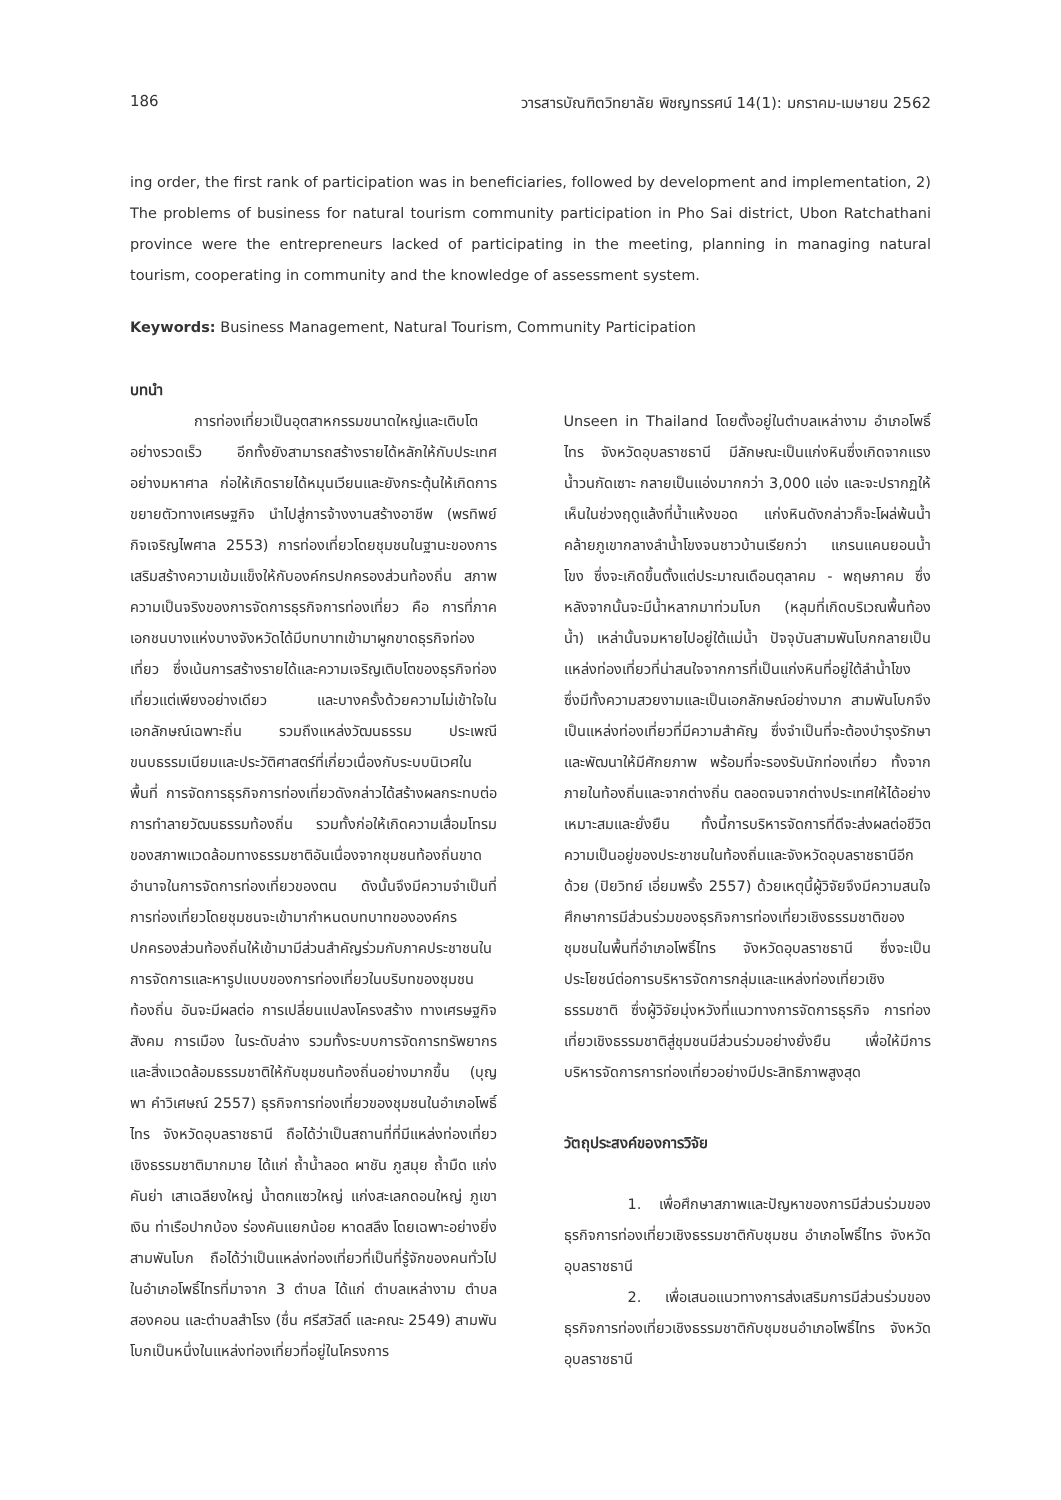186 วารสารบัณฑิตวิทยาลัย พิชญทรรศน์ 14(1): มกราคม-เมษายน 2562
ing order, the first rank of participation was in beneficiaries, followed by development and implementation, 2) The problems of business for natural tourism community participation in Pho Sai district, Ubon Ratchathani province were the entrepreneurs lacked of participating in the meeting, planning in managing natural tourism, cooperating in community and the knowledge of assessment system.
Keywords: Business Management, Natural Tourism, Community Participation
บทนำ
การท่องเที่ยวเป็นอุตสาหกรรมขนาดใหญ่และเติบโตอย่างรวดเร็ว อีกทั้งยังสามารถสร้างรายได้หลักให้กับประเทศอย่างมหาศาล ก่อให้เกิดรายได้หมุนเวียนและยังกระตุ้นให้เกิดการขยายตัวทางเศรษฐกิจ นำไปสู่การจ้างงานสร้างอาชีพ (พรทิพย์ กิจเจริญไพศาล 2553) การท่องเที่ยวโดยชุมชนในฐานะของการเสริมสร้างความเข้มแข็งให้กับองค์กรปกครองส่วนท้องถิ่น สภาพความเป็นจริงของการจัดการธุรกิจการท่องเที่ยว คือ การที่ภาคเอกชนบางแห่งบางจังหวัดได้มีบทบาทเข้ามาผูกขาดธุรกิจท่องเที่ยว ซึ่งเน้นการสร้างรายได้และความเจริญเติบโตของธุรกิจท่องเที่ยวแต่เพียงอย่างเดียว และบางครั้งด้วยความไม่เข้าใจในเอกลักษณ์เฉพาะถิ่น รวมถึงแหล่งวัฒนธรรม ประเพณีขนบธรรมเนียมและประวัติศาสตร์ที่เกี่ยวเนื่องกับระบบนิเวศในพื้นที่ การจัดการธุรกิจการท่องเที่ยวดังกล่าวได้สร้างผลกระทบต่อการทำลายวัฒนธรรมท้องถิ่น รวมทั้งก่อให้เกิดความเสื่อมโทรมของสภาพแวดล้อมทางธรรมชาติอันเนื่องจากชุมชนท้องถิ่นขาดอำนาจในการจัดการท่องเที่ยวของตน ดังนั้นจึงมีความจำเป็นที่การท่องเที่ยวโดยชุมชนจะเข้ามากำหนดบทบาทขององค์กรปกครองส่วนท้องถิ่นให้เข้ามามีส่วนสำคัญร่วมกับภาคประชาชนในการจัดการและหารูปแบบของการท่องเที่ยวในบริบทของชุมชนท้องถิ่น อันจะมีผลต่อ การเปลี่ยนแปลงโครงสร้าง ทางเศรษฐกิจ สังคม การเมือง ในระดับล่าง รวมทั้งระบบการจัดการทรัพยากรและสิ่งแวดล้อมธรรมชาติให้กับชุมชนท้องถิ่นอย่างมากขึ้น (บุญพา คำวิเศษณ์ 2557) ธุรกิจการท่องเที่ยวของชุมชนในอำเภอโพธิ์ไทร จังหวัดอุบลราชธานี ถือได้ว่าเป็นสถานที่ที่มีแหล่งท่องเที่ยวเชิงธรรมชาติมากมาย ได้แก่ ถ้ำน้ำลอด ผาชัน ภูสมุย ถ้ำมืด แก่งคันย่า เสาเฉลียงใหญ่ น้ำตกแซวใหญ่ แก่งสะเลกดอนใหญ่ ภูเขาเงิน ท่าเรือปากบ้อง ร่องคันแยกน้อย หาดสลึง โดยเฉพาะอย่างยิ่ง สามพันโบก ถือได้ว่าเป็นแหล่งท่องเที่ยวที่เป็นที่รู้จักของคนทั่วไป ในอำเภอโพธิ์ไทรที่มาจาก 3 ตำบล ได้แก่ ตำบลเหล่างาม ตำบลสองคอน และตำบลสำโรง (ชื่น ศรีสวัสดิ์ และคณะ 2549) สามพันโบกเป็นหนึ่งในแหล่งท่องเที่ยวที่อยู่ในโครงการ
Unseen in Thailand โดยตั้งอยู่ในตำบลเหล่างาม อำเภอโพธิ์ไทร จังหวัดอุบลราชธานี มีลักษณะเป็นแก่งหินซึ่งเกิดจากแรงน้ำวนกัดเซาะ กลายเป็นแอ่งมากกว่า 3,000 แอ่ง และจะปรากฏให้เห็นในช่วงฤดูแล้งที่น้ำแห้งขอด แก่งหินดังกล่าวก็จะโผล่พ้นน้ำคล้ายภูเขากลางลำน้ำโขงจนชาวบ้านเรียกว่า แกรนแคนยอนน้ำโขง ซึ่งจะเกิดขึ้นตั้งแต่ประมาณเดือนตุลาคม - พฤษภาคม ซึ่งหลังจากนั้นจะมีน้ำหลากมาท่วมโบก (หลุมที่เกิดบริเวณพื้นท้องน้ำ) เหล่านั้นจมหายไปอยู่ใต้แม่น้ำ ปัจจุบันสามพันโบกกลายเป็นแหล่งท่องเที่ยวที่น่าสนใจจากการที่เป็นแก่งหินที่อยู่ใต้ลำน้ำโขง ซึ่งมีทั้งความสวยงามและเป็นเอกลักษณ์อย่างมาก สามพันโบกจึงเป็นแหล่งท่องเที่ยวที่มีความสำคัญ ซึ่งจำเป็นที่จะต้องบำรุงรักษาและพัฒนาให้มีศักยภาพ พร้อมที่จะรองรับนักท่องเที่ยว ทั้งจากภายในท้องถิ่นและจากต่างถิ่น ตลอดจนจากต่างประเทศให้ได้อย่างเหมาะสมและยั่งยืน ทั้งนี้การบริหารจัดการที่ดีจะส่งผลต่อชีวิตความเป็นอยู่ของประชาชนในท้องถิ่นและจังหวัดอุบลราชธานีอีกด้วย (ปิยวิทย์ เอี่ยมพริ้ง 2557) ด้วยเหตุนี้ผู้วิจัยจึงมีความสนใจศึกษาการมีส่วนร่วมของธุรกิจการท่องเที่ยวเชิงธรรมชาติของชุมชนในพื้นที่อำเภอโพธิ์ไทร จังหวัดอุบลราชธานี ซึ่งจะเป็นประโยชน์ต่อการบริหารจัดการกลุ่มและแหล่งท่องเที่ยวเชิงธรรมชาติ ซึ่งผู้วิจัยมุ่งหวังที่แนวทางการจัดการธุรกิจ การท่องเที่ยวเชิงธรรมชาติสู่ชุมชนมีส่วนร่วมอย่างยั่งยืน เพื่อให้มีการบริหารจัดการการท่องเที่ยวอย่างมีประสิทธิภาพสูงสุด
วัตถุประสงค์ของการวิจัย
1. เพื่อศึกษาสภาพและปัญหาของการมีส่วนร่วมของธุรกิจการท่องเที่ยวเชิงธรรมชาติกับชุมชน อำเภอโพธิ์ไทร จังหวัดอุบลราชธานี
2. เพื่อเสนอแนวทางการส่งเสริมการมีส่วนร่วมของธุรกิจการท่องเที่ยวเชิงธรรมชาติกับชุมชนอำเภอโพธิ์ไทร จังหวัดอุบลราชธานี